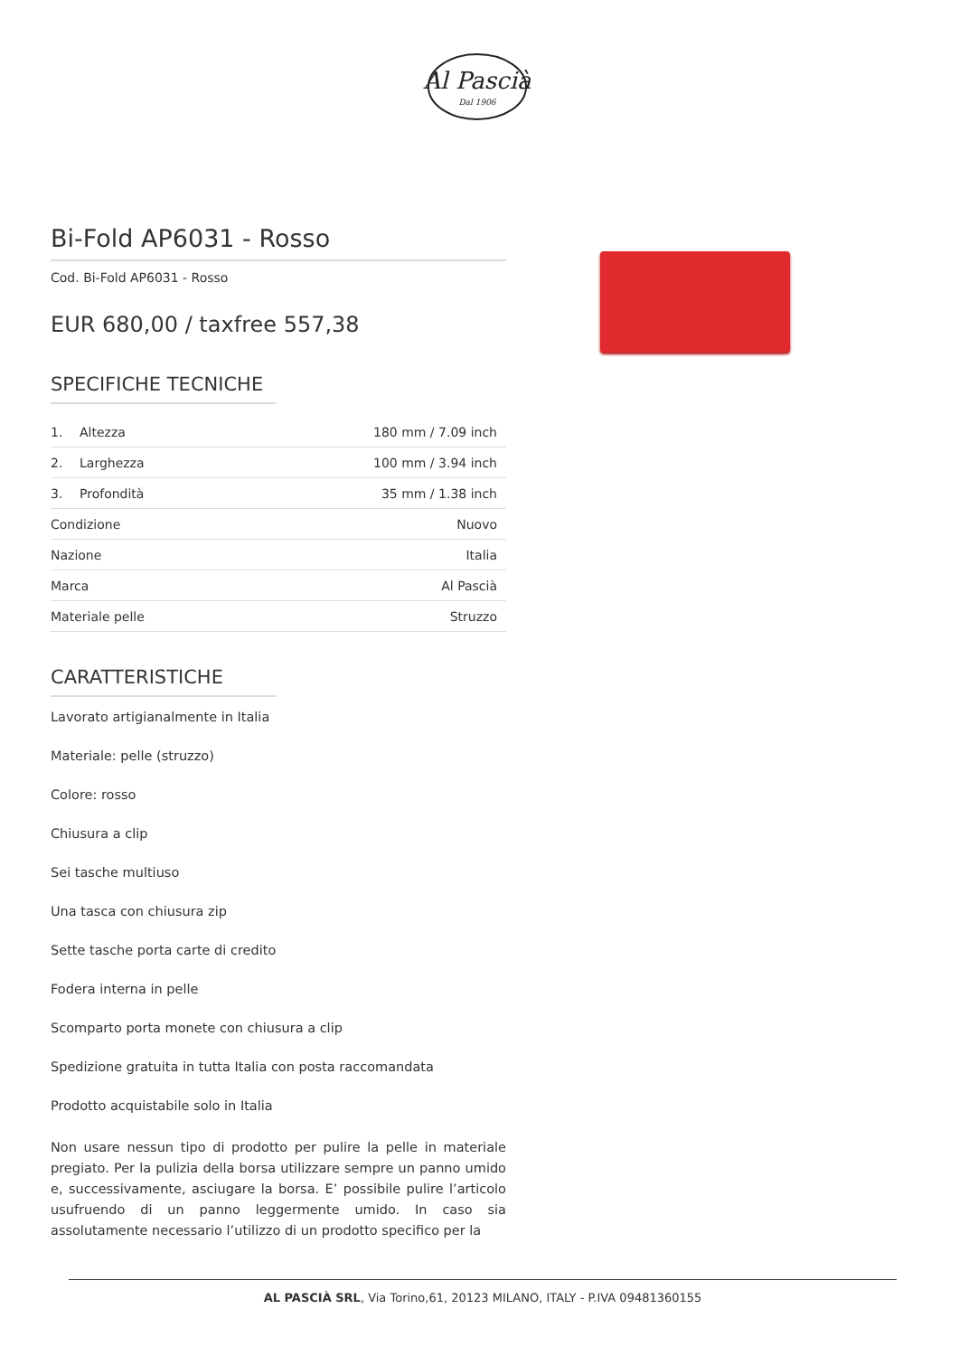Al Pascià
Dal 1906
Bi-Fold AP6031 - Rosso
Cod. Bi-Fold AP6031 - Rosso
EUR 680,00 / taxfree 557,38
SPECIFICHE TECNICHE
| 1. | Altezza | 180 mm / 7.09 inch |
| 2. | Larghezza | 100 mm / 3.94 inch |
| 3. | Profondità | 35 mm / 1.38 inch |
| Condizione | | Nuovo |
| Nazione | | Italia |
| Marca | | Al Pascià |
| Materiale pelle | | Struzzo |
CARATTERISTICHE
Lavorato artigianalmente in Italia
Materiale: pelle (struzzo)
Colore: rosso
Chiusura a clip
Sei tasche multiuso
Una tasca con chiusura zip
Sette tasche porta carte di credito
Fodera interna in pelle
Scomparto porta monete con chiusura a clip
Spedizione gratuita in tutta Italia con posta raccomandata
Prodotto acquistabile solo in Italia
Non usare nessun tipo di prodotto per pulire la pelle in materiale pregiato. Per la pulizia della borsa utilizzare sempre un panno umido e, successivamente, asciugare la borsa. E’ possibile pulire l’articolo usufruendo di un panno leggermente umido. In caso sia assolutamente necessario l’utilizzo di un prodotto specifico per la
AL PASCIÀ SRL, Via Torino,61, 20123 MILANO, ITALY - P.IVA 09481360155